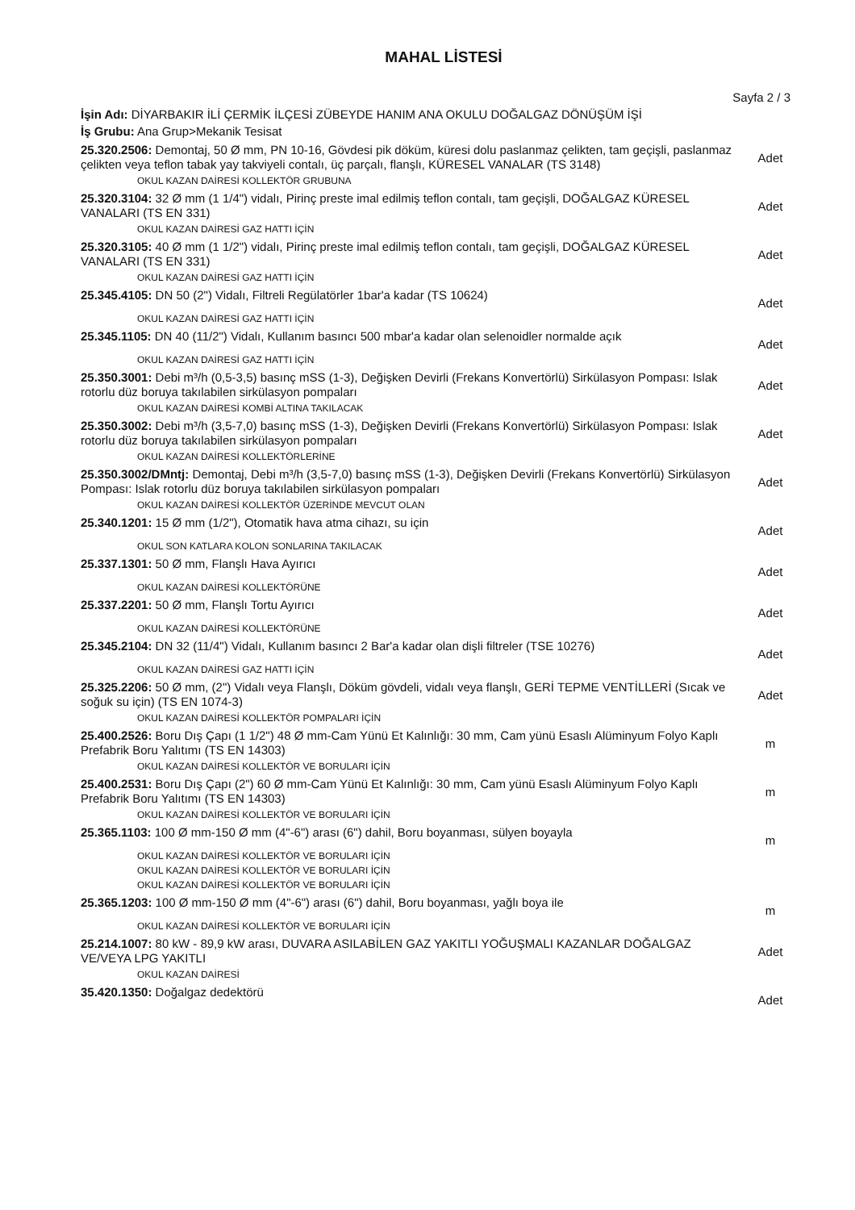MAHAL LİSTESİ
Sayfa 2 / 3
İşin Adı: DİYARBAKIR İLİ ÇERMİK İLÇESİ ZÜBEYDE HANIM ANA OKULU DOĞALGAZ DÖNÜŞÜM İŞİ
İş Grubu: Ana Grup>Mekanik Tesisat
25.320.2506: Demontaj, 50 Ø mm, PN 10-16, Gövdesi pik döküm, küresi dolu paslanmaz çelikten, tam geçişli, paslanmaz çelikten veya teflon tabak yay takviyeli contalı, üç parçalı, flanşlı, KÜRESEL VANALAR (TS 3148)
Adet
OKUL KAZAN DAİRESİ KOLLEKTÖR GRUBUNA
25.320.3104: 32 Ø mm (1 1/4") vidalı, Pirinç preste imal edilmiş teflon contalı, tam geçişli, DOĞALGAZ KÜRESEL VANALARI (TS EN 331)
Adet
OKUL KAZAN DAİRESİ GAZ HATTI İÇİN
25.320.3105: 40 Ø mm (1 1/2") vidalı, Pirinç preste imal edilmiş teflon contalı, tam geçişli, DOĞALGAZ KÜRESEL VANALARI (TS EN 331)
Adet
OKUL KAZAN DAİRESİ GAZ HATTI İÇİN
25.345.4105: DN 50 (2") Vidalı, Filtreli Regülatörler 1bar'a kadar (TS 10624)
Adet
OKUL KAZAN DAİRESİ GAZ HATTI İÇİN
25.345.1105: DN 40 (11/2") Vidalı, Kullanım basıncı 500 mbar'a kadar olan selenoidler normalde açık
Adet
OKUL KAZAN DAİRESİ GAZ HATTI İÇİN
25.350.3001: Debi m³/h (0,5-3,5) basınç mSS (1-3), Değişken Devirli (Frekans Konvertörlü) Sirkülasyon Pompası: Islak rotorlu düz boruya takılabilen sirkülasyon pompaları
Adet
OKUL KAZAN DAİRESİ KOMBİ ALTINA TAKILACAK
25.350.3002: Debi m³/h (3,5-7,0) basınç mSS (1-3), Değişken Devirli (Frekans Konvertörlü) Sirkülasyon Pompası: Islak rotorlu düz boruya takılabilen sirkülasyon pompaları
Adet
OKUL KAZAN DAİRESİ KOLLEKTÖRLERİNE
25.350.3002/DMntj: Demontaj, Debi m³/h (3,5-7,0) basınç mSS (1-3), Değişken Devirli (Frekans Konvertörlü) Sirkülasyon Pompası: Islak rotorlu düz boruya takılabilen sirkülasyon pompaları
Adet
OKUL KAZAN DAİRESİ KOLLEKTÖR ÜZERİNDE MEVCUT OLAN
25.340.1201: 15 Ø mm (1/2"), Otomatik hava atma cihazı, su için
Adet
OKUL SON KATLARA KOLON SONLARINA TAKILACAK
25.337.1301: 50 Ø mm, Flanşlı Hava Ayırıcı
Adet
OKUL KAZAN DAİRESİ KOLLEKTÖRÜNE
25.337.2201: 50 Ø mm, Flanşlı Tortu Ayırıcı
Adet
OKUL KAZAN DAİRESİ KOLLEKTÖRÜNE
25.345.2104: DN 32 (11/4") Vidalı, Kullanım basıncı 2 Bar'a kadar olan dişli filtreler (TSE 10276)
Adet
OKUL KAZAN DAİRESİ GAZ HATTI İÇİN
25.325.2206: 50 Ø mm, (2") Vidalı veya Flanşlı, Döküm gövdeli, vidalı veya flanşlı, GERİ TEPME VENTİLLERİ (Sıcak ve soğuk su için) (TS EN 1074-3)
Adet
OKUL KAZAN DAİRESİ KOLLEKTÖR POMPALARI İÇİN
25.400.2526: Boru Dış Çapı (1 1/2") 48 Ø mm-Cam Yünü Et Kalınlığı: 30 mm, Cam yünü Esaslı Alüminyum Folyo Kaplı Prefabrik Boru Yalıtımı (TS EN 14303)
m
OKUL KAZAN DAİRESİ KOLLEKTÖR VE BORULARI İÇİN
25.400.2531: Boru Dış Çapı (2") 60 Ø mm-Cam Yünü Et Kalınlığı: 30 mm, Cam yünü Esaslı Alüminyum Folyo Kaplı Prefabrik Boru Yalıtımı (TS EN 14303)
m
OKUL KAZAN DAİRESİ KOLLEKTÖR VE BORULARI İÇİN
25.365.1103: 100 Ø mm-150 Ø mm (4"-6") arası (6") dahil, Boru boyanması, sülyen boyayla
m
OKUL KAZAN DAİRESİ KOLLEKTÖR VE BORULARI İÇİN
OKUL KAZAN DAİRESİ KOLLEKTÖR VE BORULARI İÇİN
OKUL KAZAN DAİRESİ KOLLEKTÖR VE BORULARI İÇİN
25.365.1203: 100 Ø mm-150 Ø mm (4"-6") arası (6") dahil, Boru boyanması, yağlı boya ile
m
OKUL KAZAN DAİRESİ KOLLEKTÖR VE BORULARI İÇİN
25.214.1007: 80 kW - 89,9 kW arası, DUVARA ASILABİLEN GAZ YAKITLI YOĞUŞMALI KAZANLAR DOĞALGAZ VE/VEYA LPG YAKITLI
Adet
OKUL KAZAN DAİRESİ
35.420.1350: Doğalgaz dedektörü
Adet